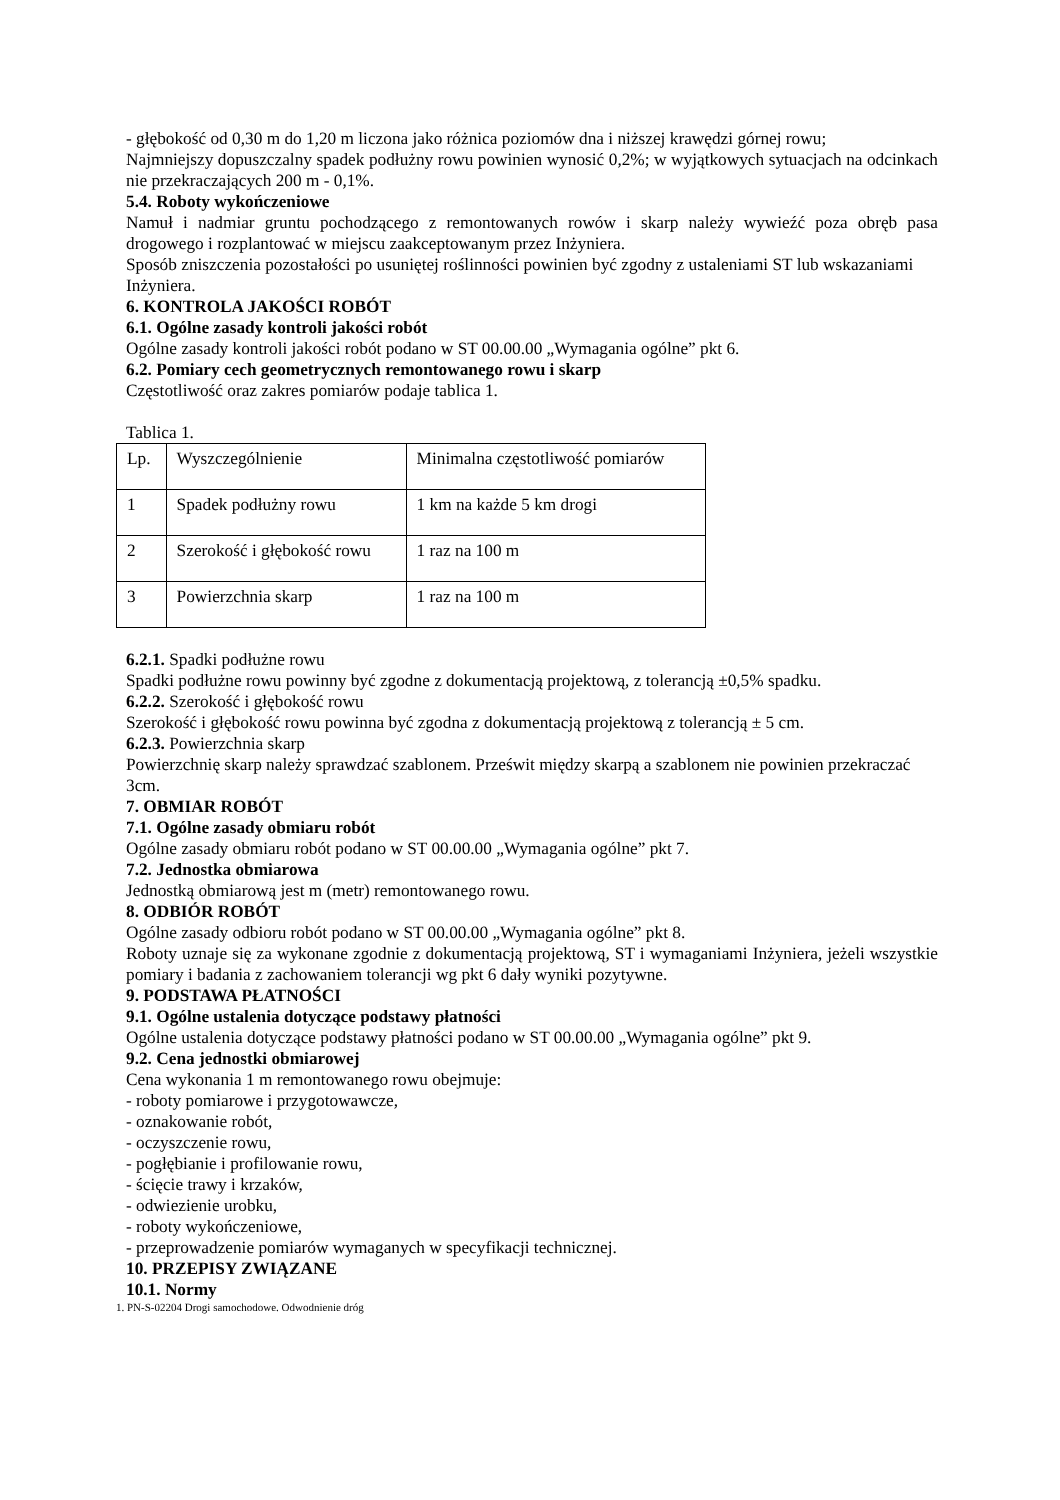- głębokość od 0,30 m do 1,20 m liczona jako różnica poziomów dna i niższej krawędzi górnej rowu;
Najmniejszy dopuszczalny spadek podłużny rowu powinien wynosić 0,2%; w wyjątkowych sytuacjach na odcinkach nie przekraczających 200 m - 0,1%.
5.4. Roboty wykończeniowe
Namuł i nadmiar gruntu pochodzącego z remontowanych rowów i skarp należy wywieźć poza obręb pasa drogowego i rozplantować w miejscu zaakceptowanym przez Inżyniera.
Sposób zniszczenia pozostałości po usuniętej roślinności powinien być zgodny z ustaleniami ST lub wskazaniami Inżyniera.
6. KONTROLA JAKOŚCI ROBÓT
6.1. Ogólne zasady kontroli jakości robót
Ogólne zasady kontroli jakości robót podano w ST 00.00.00 „Wymagania ogólne” pkt 6.
6.2. Pomiary cech geometrycznych remontowanego rowu i skarp
Częstotliwość oraz zakres pomiarów podaje tablica 1.
Tablica 1.
| Lp. | Wyszczególnienie | Minimalna częstotliwość pomiarów |
| 1 | Spadek podłużny rowu | 1 km na każde 5 km drogi |
| 2 | Szerokość i głębokość rowu | 1 raz na 100 m |
| 3 | Powierzchnia skarp | 1 raz na 100 m |
6.2.1. Spadki podłużne rowu
Spadki podłużne rowu powinny być zgodne z dokumentacją projektową, z tolerancją ±0,5% spadku.
6.2.2. Szerokość i głębokość rowu
Szerokość i głębokość rowu powinna być zgodna z dokumentacją projektową z tolerancją ± 5 cm.
6.2.3. Powierzchnia skarp
Powierzchnię skarp należy sprawdzać szablonem. Prześwit między skarpą a szablonem nie powinien przekraczać 3cm.
7. OBMIAR ROBÓT
7.1. Ogólne zasady obmiaru robót
Ogólne zasady obmiaru robót podano w ST 00.00.00 „Wymagania ogólne” pkt 7.
7.2. Jednostka obmiarowa
Jednostką obmiarową jest m (metr) remontowanego rowu.
8. ODBIÓR ROBÓT
Ogólne zasady odbioru robót podano w ST 00.00.00 „Wymagania ogólne” pkt 8.
Roboty uznaje się za wykonane zgodnie z dokumentacją projektową, ST i wymaganiami Inżyniera, jeżeli wszystkie pomiary i badania z zachowaniem tolerancji wg pkt 6 dały wyniki pozytywne.
9. PODSTAWA PŁATNOŚCI
9.1. Ogólne ustalenia dotyczące podstawy płatności
Ogólne ustalenia dotyczące podstawy płatności podano w ST 00.00.00 „Wymagania ogólne” pkt 9.
9.2. Cena jednostki obmiarowej
Cena wykonania 1 m remontowanego rowu obejmuje:
- roboty pomiarowe i przygotowawcze,
- oznakowanie robót,
- oczyszczenie rowu,
- pogłębianie i profilowanie rowu,
- ścięcie trawy i krzaków,
- odwiezienie urobku,
- roboty wykończeniowe,
- przeprowadzenie pomiarów wymaganych w specyfikacji technicznej.
10. PRZEPISY ZWIĄZANE
10.1. Normy
1. PN-S-02204 Drogi samochodowe. Odwodnienie dróg